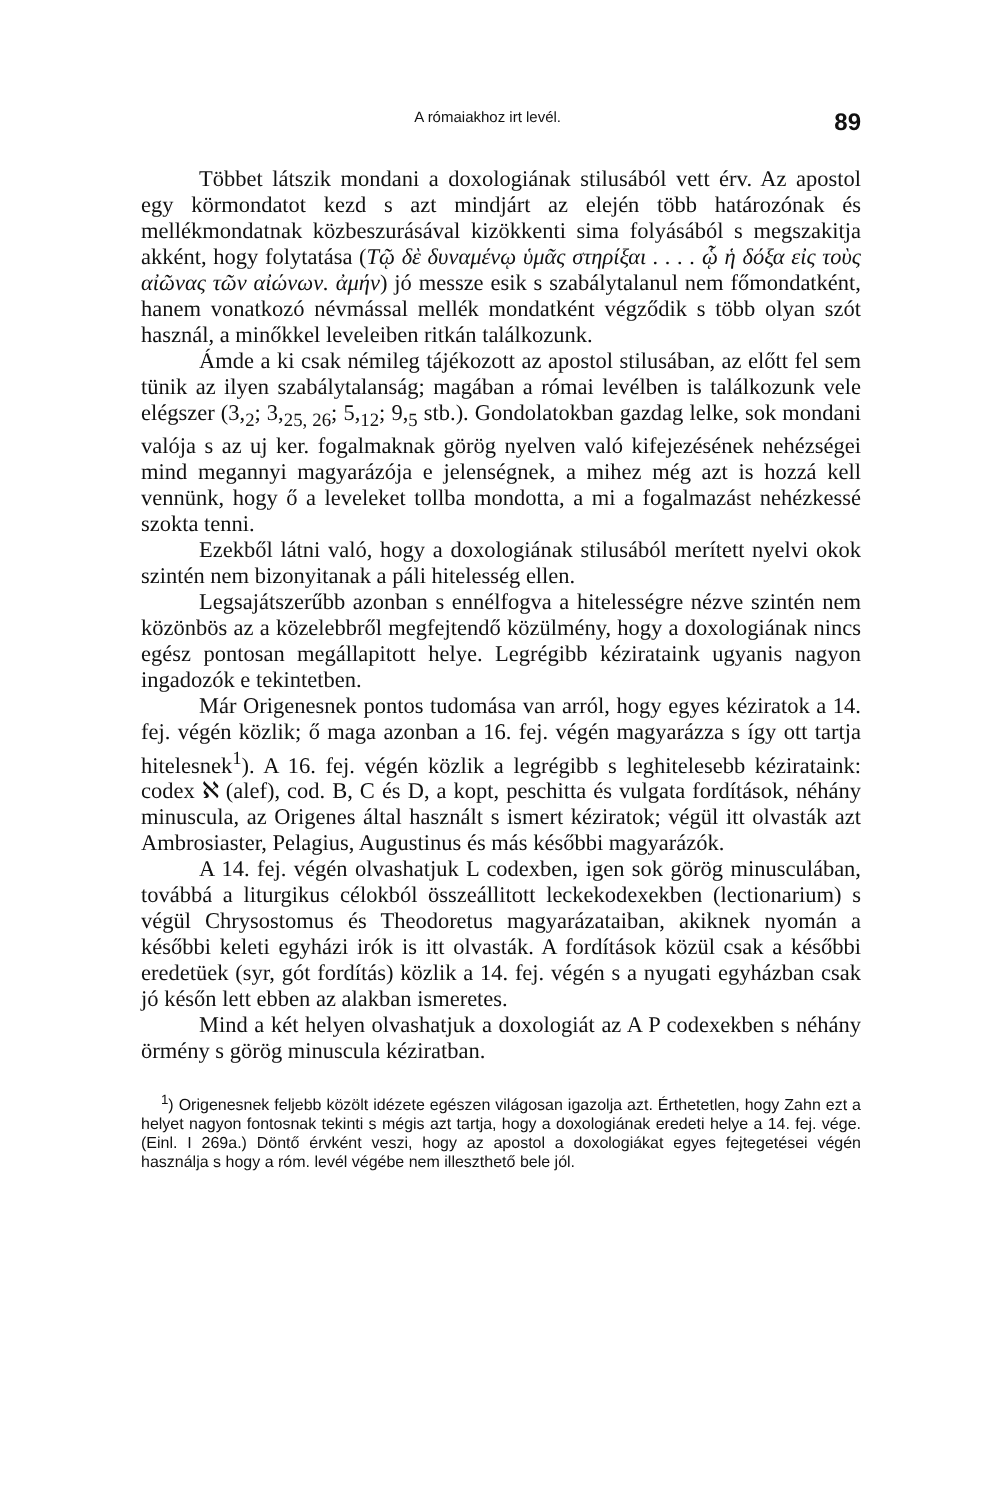A rómaiakhoz irt levél. 89
Többet látszik mondani a doxologiának stilusából vett érv. Az apostol egy körmondatot kezd s azt mindjárt az elején több határozónak és mellékmondatnak közbeszurásával kizökkenti sima folyásából s megszakitja akként, hogy folytatása (Τῷ δὲ δυναμένῳ ὑμᾶς στηρίξαι . . . . ᾧ ἡ δόξα εἰς τοὺς αἰῶνας τῶν αἰώνων. ἀμήν) jó messze esik s szabálytalanul nem főmondatként, hanem vonatkozó névmással mellék mondatként végződik s több olyan szót használ, a minőkkel leveleiben ritkán találkozunk.
Ámde a ki csak némileg tájékozott az apostol stilusában, az előtt fel sem tünik az ilyen szabálytalanság; magában a római levélben is találkozunk vele elégszer (3,<sub>2</sub>; 3,<sub>25, 26</sub>; 5,<sub>12</sub>; 9,<sub>5</sub> stb.). Gondolatokban gazdag lelke, sok mondani valója s az uj ker. fogalmaknak görög nyelven való kifejezésének nehézségei mind megannyi magyarázója e jelenségnek, a mihez még azt is hozzá kell vennünk, hogy ő a leveleket tollba mondotta, a mi a fogalmazást nehézkessé szokta tenni.
Ezekből látni való, hogy a doxologiának stilusából merített nyelvi okok szintén nem bizonyitanak a páli hitelesség ellen.
Legsajátszerűbb azonban s ennélfogva a hitelességre nézve szintén nem közönbös az a közelebbről megfejtendő közülmény, hogy a doxologiának nincs egész pontosan megállapitott helye. Legrégibb kézirataink ugyanis nagyon ingadozók e tekintetben.
Már Origenesnek pontos tudomása van arról, hogy egyes kéziratok a 14. fej. végén közlik; ő maga azonban a 16. fej. végén magyarázza s így ott tartja hitelesnek<sup>1</sup>). A 16. fej. végén közlik a legrégibb s leghitelesebb kézirataink: codex ℵ (alef), cod. B, C és D, a kopt, peschitta és vulgata fordítások, néhány minuscula, az Origenes által használt s ismert kéziratok; végül itt olvasták azt Ambrosiaster, Pelagius, Augustinus és más későbbi magyarázók.
A 14. fej. végén olvashatjuk L codexben, igen sok görög minusculában, továbbá a liturgikus célokból összeállitott leckekodexekben (lectionarium) s végül Chrysostomus és Theodoretus magyarázataiban, akiknek nyomán a későbbi keleti egyházi irók is itt olvasták. A fordítások közül csak a későbbi eredetüek (syr, gót fordítás) közlik a 14. fej. végén s a nyugati egyházban csak jó későn lett ebben az alakban ismeretes.
Mind a két helyen olvashatjuk a doxologiát az A P codexekben s néhány örmény s görög minuscula kéziratban.
<sup>1</sup>) Origenesnek feljebb közölt idézete egészen világosan igazolja azt. Érthetetlen, hogy Zahn ezt a helyet nagyon fontosnak tekinti s mégis azt tartja, hogy a doxologiának eredeti helye a 14. fej. vége. (Einl. I 269a.) Döntő érvként veszi, hogy az apostol a doxologiákat egyes fejtegetései végén használja s hogy a róm. levél végébe nem illeszthető bele jól.